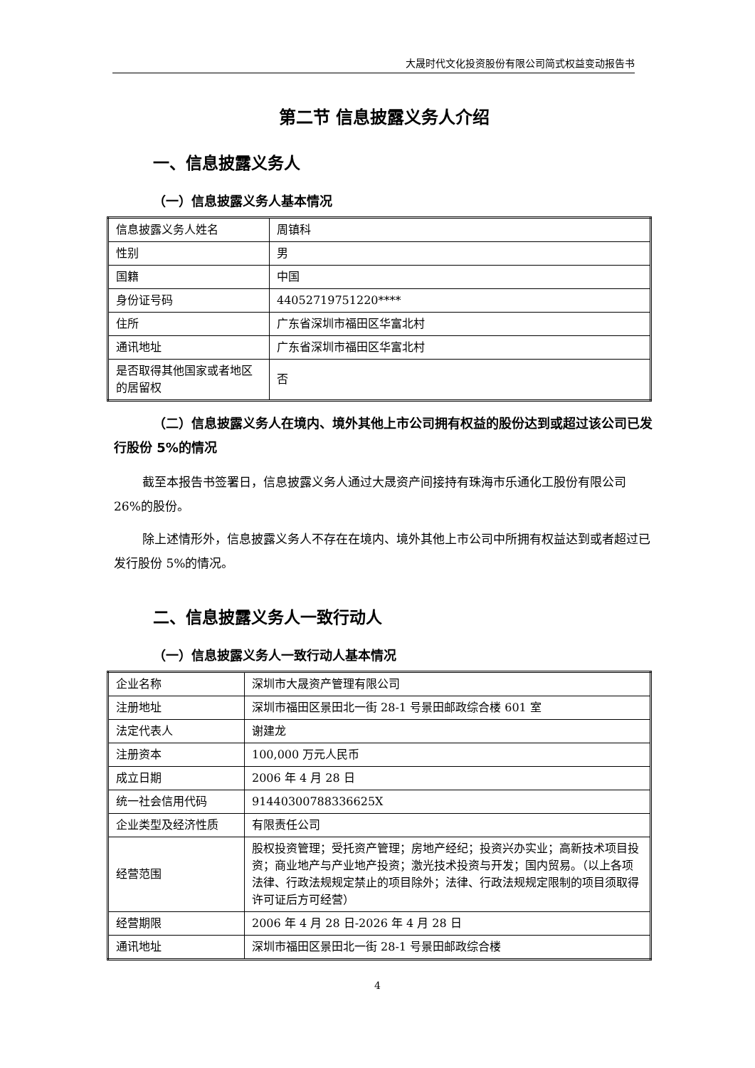大晟时代文化投资股份有限公司简式权益变动报告书
第二节 信息披露义务人介绍
一、信息披露义务人
（一）信息披露义务人基本情况
| 信息披露义务人姓名 | 周镇科 |
| 性别 | 男 |
| 国籍 | 中国 |
| 身份证号码 | 44052719751220**** |
| 住所 | 广东省深圳市福田区华富北村 |
| 通讯地址 | 广东省深圳市福田区华富北村 |
| 是否取得其他国家或者地区的居留权 | 否 |
（二）信息披露义务人在境内、境外其他上市公司拥有权益的股份达到或超过该公司已发行股份 5%的情况
截至本报告书签署日，信息披露义务人通过大晟资产间接持有珠海市乐通化工股份有限公司 26%的股份。
除上述情形外，信息披露义务人不存在在境内、境外其他上市公司中所拥有权益达到或者超过已发行股份 5%的情况。
二、信息披露义务人一致行动人
（一）信息披露义务人一致行动人基本情况
| 企业名称 | 深圳市大晟资产管理有限公司 |
| 注册地址 | 深圳市福田区景田北一街 28-1 号景田邮政综合楼 601 室 |
| 法定代表人 | 谢建龙 |
| 注册资本 | 100,000 万元人民币 |
| 成立日期 | 2006 年 4 月 28 日 |
| 统一社会信用代码 | 91440300788336625X |
| 企业类型及经济性质 | 有限责任公司 |
| 经营范围 | 股权投资管理；受托资产管理；房地产经纪；投资兴办实业；高新技术项目投资；商业地产与产业地产投资；激光技术投资与开发；国内贸易。（以上各项法律、行政法规规定禁止的项目除外；法律、行政法规规定限制的项目须取得许可证后方可经营） |
| 经营期限 | 2006 年 4 月 28 日-2026 年 4 月 28 日 |
| 通讯地址 | 深圳市福田区景田北一街 28-1 号景田邮政综合楼 |
4